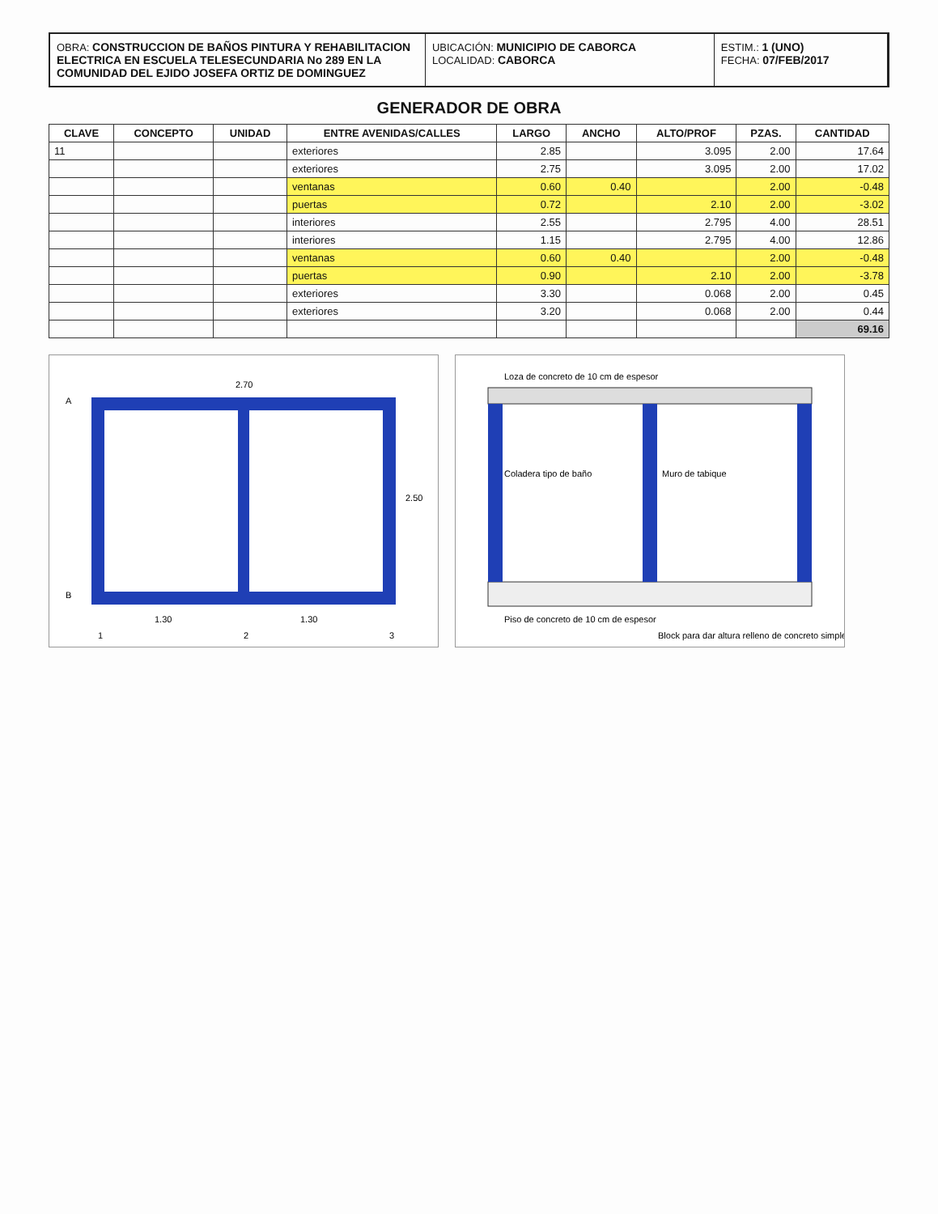OBRA: CONSTRUCCION DE BAÑOS PINTURA Y REHABILITACION ELECTRICA EN ESCUELA TELESECUNDARIA No 289 EN LA COMUNIDAD DEL EJIDO JOSEFA ORTIZ DE DOMINGUEZ
UBICACIÓN: MUNICIPIO DE CABORCA
LOCALIDAD: CABORCA
ESTIM.: 1 (UNO)
FECHA: 07/FEB/2017
GENERADOR DE OBRA
| CLAVE | CONCEPTO | UNIDAD | ENTRE AVENIDAS/CALLES | LARGO | ANCHO | ALTO/PROF | PZAS. | CANTIDAD |
| --- | --- | --- | --- | --- | --- | --- | --- | --- |
| 11 | | | exteriores | 2.85 | | 3.095 | 2.00 | 17.64 |
| | | | exteriores | 2.75 | | 3.095 | 2.00 | 17.02 |
| | | | ventanas | 0.60 | 0.40 | | 2.00 | -0.48 |
| | | | puertas | 0.72 | | 2.10 | 2.00 | -3.02 |
| | | | interiores | 2.55 | | 2.795 | 4.00 | 28.51 |
| | | | interiores | 1.15 | | 2.795 | 4.00 | 12.86 |
| | | | ventanas | 0.60 | 0.40 | | 2.00 | -0.48 |
| | | | puertas | 0.90 | | 2.10 | 2.00 | -3.78 |
| | | | exteriores | 3.30 | | 0.068 | 2.00 | 0.45 |
| | | | exteriores | 3.20 | | 0.068 | 2.00 | 0.44 |
| | | | | | | | | 69.16 |
2.70
1.30
1.30
2.50
A
B
1
2
3
Loza de concreto de 10 cm de espesor
Muro de tabique
Piso de concreto de 10 cm de espesor
Block para dar altura relleno de concreto simple
Coladera tipo de baño